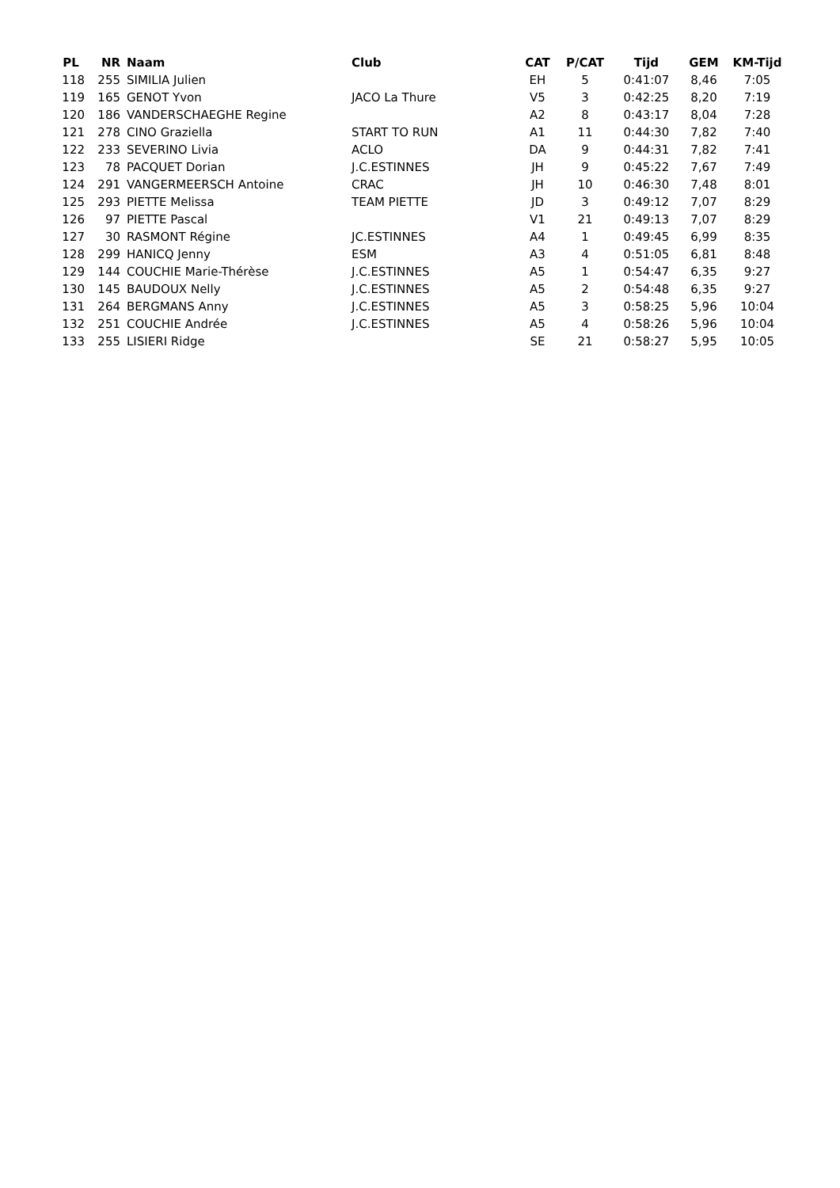| PL | NR | | Naam | Club | CAT | P/CAT | Tijd | GEM | KM-Tijd |
| --- | --- | --- | --- | --- | --- | --- | --- | --- | --- |
| 118 | 255 | | SIMILIA Julien | | EH | 5 | 0:41:07 | 8,46 | 7:05 |
| 119 | 165 | | GENOT Yvon | JACO La Thure | V5 | 3 | 0:42:25 | 8,20 | 7:19 |
| 120 | 186 | | VANDERSCHAEGHE Regine | | A2 | 8 | 0:43:17 | 8,04 | 7:28 |
| 121 | 278 | | CINO Graziella | START TO RUN | A1 | 11 | 0:44:30 | 7,82 | 7:40 |
| 122 | 233 | | SEVERINO Livia | ACLO | DA | 9 | 0:44:31 | 7,82 | 7:41 |
| 123 | 78 | | PACQUET Dorian | J.C.ESTINNES | JH | 9 | 0:45:22 | 7,67 | 7:49 |
| 124 | 291 | | VANGERMEERSCH Antoine | CRAC | JH | 10 | 0:46:30 | 7,48 | 8:01 |
| 125 | 293 | | PIETTE Melissa | TEAM PIETTE | JD | 3 | 0:49:12 | 7,07 | 8:29 |
| 126 | 97 | | PIETTE Pascal | | V1 | 21 | 0:49:13 | 7,07 | 8:29 |
| 127 | 30 | | RASMONT Régine | JC.ESTINNES | A4 | 1 | 0:49:45 | 6,99 | 8:35 |
| 128 | 299 | | HANICQ Jenny | ESM | A3 | 4 | 0:51:05 | 6,81 | 8:48 |
| 129 | 144 | | COUCHIE Marie-Thérèse | J.C.ESTINNES | A5 | 1 | 0:54:47 | 6,35 | 9:27 |
| 130 | 145 | | BAUDOUX Nelly | J.C.ESTINNES | A5 | 2 | 0:54:48 | 6,35 | 9:27 |
| 131 | 264 | | BERGMANS Anny | J.C.ESTINNES | A5 | 3 | 0:58:25 | 5,96 | 10:04 |
| 132 | 251 | | COUCHIE Andrée | J.C.ESTINNES | A5 | 4 | 0:58:26 | 5,96 | 10:04 |
| 133 | 255 | | LISIERI Ridge | | SE | 21 | 0:58:27 | 5,95 | 10:05 |